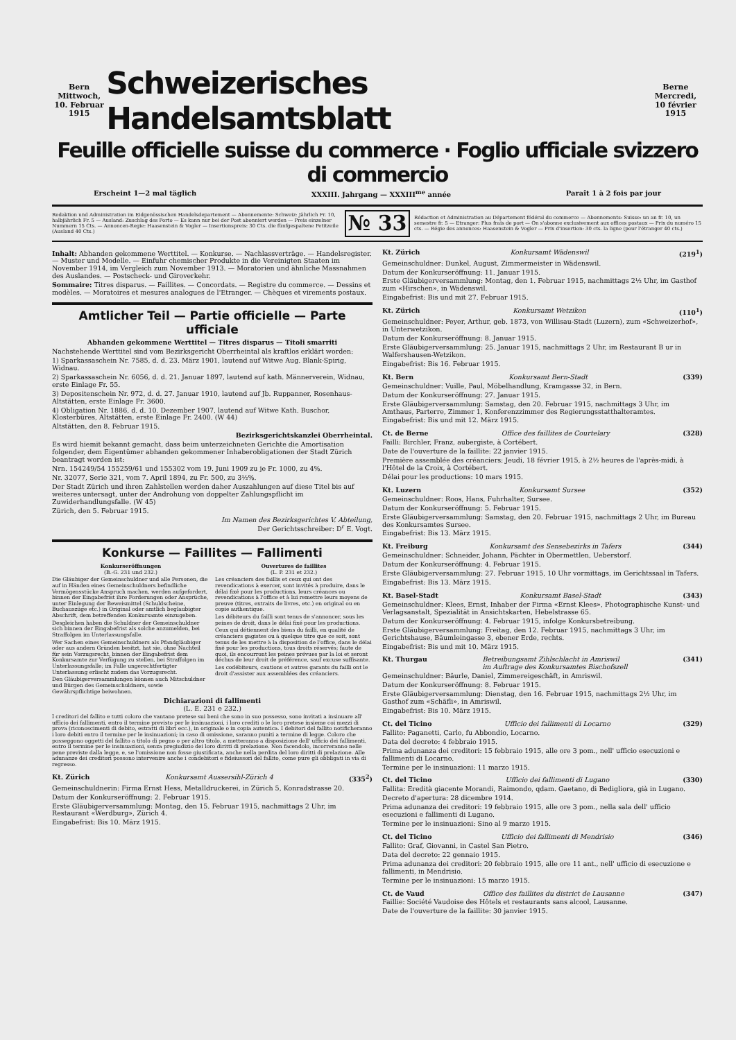Bern
Mittwoch, 10. Februar
1915
Schweizerisches Handelsamtsblatt
Berne
Mercredi, 10 février
1915
Feuille officielle suisse du commerce · Foglio ufficiale svizzero di commercio
Erscheint 1—2 mal täglich XXXIII. Jahrgang — XXXIII<sup>me</sup> année Paraît 1 à 2 fois par jour
Redaktion und Administration im Eidgenössischen Handelsdepartement — Abonnemente: Schweiz: Jährlich Fr. 10, halbjährlich Fr. 5 — Ausland: Zuschlag des Porto — Es kann nur bei der Post abonniert werden — Preis einzelner Nummern 15 Cts. — Annoncen-Regie: Haasenstein & Vogler — Insertionspreis: 30 Cts. die fünfgespaltene Petitzeile (Ausland 40 Cts.)
№ 33
Rédaction et Administration au Département fédéral du commerce — Abonnements: Suisse: un an fr. 10, un semestre fr. 5 — Etranger: Plus frais de port — On s'abonne exclusivement aux offices postaux — Prix du numéro 15 cts. — Régie des annonces: Haasenstein & Vogler — Prix d'insertion: 30 cts. la ligne (pour l'étranger 40 cts.)
Inhalt: Abhanden gekommene Werttitel. — Konkurse. — Nachlassverträge. — Handelsregister. — Muster und Modelle. — Einfuhr chemischer Produkte in die Vereinigten Staaten im November 1914, im Vergleich zum November 1913. — Moratorien und ähnliche Massnahmen des Auslandes. — Postscheck- und Giroverkehr.
Sommaire: Titres disparus. — Faillites. — Concordats. — Registre du commerce. — Dessins et modèles. — Moratoires et mesures analogues de l'Etranger. — Chèques et virements postaux.
Amtlicher Teil — Partie officielle — Parte ufficiale
Abhanden gekommene Werttitel — Titres disparus — Titoli smarriti
Nachstehende Werttitel sind vom Bezirksgericht Oberrheintal als kraftlos erklärt worden:
1) Sparkassaschein Nr. 7585, d. d. 23. März 1901, lautend auf Witwe Aug. Blank-Spirig, Widnau.
2) Sparkassaschein Nr. 6056, d. d. 21. Januar 1897, lautend auf kath. Männerverein, Widnau, erste Einlage Fr. 55.
3) Depositenschein Nr. 972, d. d. 27. Januar 1910, lautend auf Jb. Ruppanner, Rosenhaus-Altstätten, erste Einlage Fr. 3600.
4) Obligation Nr. 1886, d. d. 10. Dezember 1907, lautend auf Witwe Kath. Buschor, Klosterbüres, Altstätten, erste Einlage Fr. 2400. (W 44)
Altstätten, den 8. Februar 1915.
Bezirksgerichtskanzlei Oberrheintal.
Es wird hiemit bekannt gemacht, dass beim unterzeichneten Gerichte die Amortisation folgender, dem Eigentümer abhanden gekommener Inhaberobligationen der Stadt Zürich beantragt worden ist:
Nrn. 154249/54 155259/61 und 155302 vom 19. Juni 1909 zu je Fr. 1000, zu 4%.
Nr. 32077, Serie 321, vom 7. April 1894, zu Fr. 500, zu 3½%.
Der Stadt Zürich und ihren Zahlstellen werden daher Auszahlungen auf diese Titel bis auf weiteres untersagt, unter der Androhung von doppelter Zahlungspflicht im Zuwiderhandlungsfalle. (W 45)
Zürich, den 5. Februar 1915.
Im Namen des Bezirksgerichtes V. Abteilung,
Der Gerichtsschreiber: D<sup>r</sup> E. Vogt.
Konkurse — Faillites — Fallimenti
Konkurseröffnungen
(B.-G. 231 und 232.)
Die Gläubiger der Gemeinschuldner und alle Personen, die auf in Händen eines Gemeinschuldners befindliche Vermögensstücke Anspruch machen, werden aufgefordert, binnen der Eingabefrist ihre Forderungen oder Ansprüche, unter Einlegung der Beweismittel (Schuldscheine, Buchauszüge etc.) in Original oder amtlich beglaubigter Abschrift, dem betreffenden Konkursamte einzugeben.
Desgleichen haben die Schuldner der Gemeinschuldner sich binnen der Eingabefrist als solche anzumelden, bei Straffolgen im Unterlassungsfalle.
Wer Sachen eines Gemeinschuldners als Pfandgläubiger oder aus andern Gründen besitzt, hat sie, ohne Nachteil für sein Vorzugsrecht, binnen der Eingabefrist dem Konkursamte zur Verfügung zu stellen, bei Straffolgen im Unterlassungsfalle; im Falle ungerechtfertigter Unterlassung erlischt zudem das Vorzugsrecht.
Den Gläubigerversammlungen können auch Mitschuldner und Bürgen des Gemeinschuldners, sowie Gewährspflichtige beiwohnen.
Ouvertures de faillites
(L. P. 231 et 232.)
Les créanciers des faillis et ceux qui ont des revendications à exercer, sont invités à produire, dans le délai fixé pour les productions, leurs créances ou revendications à l'office et à lui remettre leurs moyens de preuve (titres, extraits de livres, etc.) en original ou en copie authentique.
Les débiteurs du failli sont tenus de s'annoncer, sous les peines de droit, dans le délai fixé pour les productions.
Ceux qui détiennent des biens du failli, en qualité de créanciers gagistes ou à quelque titre que ce soit, sont tenus de les mettre à la disposition de l'office, dans le délai fixé pour les productions, tous droits réservés; faute de quoi, ils encourront les peines prévues par la loi et seront déchus de leur droit de préférence, sauf excuse suffisante.
Les codébiteurs, cautions et autres garants du failli ont le droit d'assister aux assemblées des créanciers.
Dichiarazioni di fallimenti
(L. E. 231 e 232.)
I creditori del fallito e tutti coloro che vantano pretese sui beni che sono in suo possesso, sono invitati a insinuare all' ufficio dei fallimenti, entro il termine previsto per le insinuazioni, i loro crediti o le loro pretese insieme coi mezzi di prova (riconoscimenti di debito, estratti di libri ecc.), in originale o in copia autentica. I debitori del fallito notificheranno i loro debiti entro il termine per le insinuazioni; in caso di omissione, saranno puniti a termine di legge. Coloro che posseggono oggetti del fallito a titolo di pegno o per altro titolo, a metteranno a disposizione dell' ufficio dei fallimenti, entro il termine per le insinuazioni, senza pregiudizio dei loro diritti di prelazione. Non facendolo, incorreranno nelle pene previste dalla legge, e, se l'omissione non fosse giustificata, anche nella perdita del loro diritti di prelazione. Alle adunanze dei creditori possono intervenire anche i condebitori e fideiussori del fallito, come pure gli obbligati in via di regresso.
Kt. Zürich Konkursamt Aussersihl-Zürich 4 (335<sup>2</sup>)
Gemeinschuldnerin: Firma Ernst Hess, Metalldruckerei, in Zürich 5, Konradstrasse 20.
Datum der Konkurseröffnung: 2. Februar 1915.
Erste Gläubigerversammlung: Montag, den 15. Februar 1915, nachmittags 2 Uhr, im Restaurant «Werdburg», Zürich 4.
Eingabefrist: Bis 10. März 1915.
Kt. Zürich Konkursamt Wädenswil (219<sup>1</sup>)
Gemeinschuldner: Dunkel, August, Zimmermeister in Wädenswil.
Datum der Konkurseröffnung: 11. Januar 1915.
Erste Gläubigerversammlung: Montag, den 1. Februar 1915, nachmittags 2½ Uhr, im Gasthof zum «Hirschen», in Wädenswil.
Eingabefrist: Bis und mit 27. Februar 1915.
Kt. Zürich Konkursamt Wetzikon (110<sup>1</sup>)
Gemeinschuldner: Peyer, Arthur, geb. 1873, von Willisau-Stadt (Luzern), zum «Schweizerhof», in Unterwetzikon.
Datum der Konkurseröffnung: 8. Januar 1915.
Erste Gläubigerversammlung: 25. Januar 1915, nachmittags 2 Uhr, im Restaurant B ur in Walfershausen-Wetzikon.
Eingabefrist: Bis 16. Februar 1915.
Kt. Bern Konkursamt Bern-Stadt (339)
Gemeinschuldner: Vuille, Paul, Möbelhandlung, Kramgasse 32, in Bern.
Datum der Konkurseröffnung: 27. Januar 1915.
Erste Gläubigerversammlung: Samstag, den 20. Februar 1915, nachmittags 3 Uhr, im Amthaus, Parterre, Zimmer 1, Konferenzzimmer des Regierungsstatthalteramtes.
Eingabefrist: Bis und mit 12. März 1915.
Ct. de Berne Office des faillites de Courtelary (328)
Failli: Birchler, Franz, aubergiste, à Cortébert.
Date de l'ouverture de la faillite: 22 janvier 1915.
Première assemblée des créanciers: Jeudi, 18 février 1915, à 2½ heures de l'après-midi, à l'Hôtel de la Croix, à Cortébert.
Délai pour les productions: 10 mars 1915.
Kt. Luzern Konkursamt Sursee (352)
Gemeinschuldner: Roos, Hans, Fuhrhalter, Sursee.
Datum der Konkurseröffnung: 5. Februar 1915.
Erste Gläubigerversammlung: Samstag, den 20. Februar 1915, nachmittags 2 Uhr, im Bureau des Konkursamtes Sursee.
Eingabefrist: Bis 13. März 1915.
Kt. Freiburg Konkursamt des Sensebezirks in Tafers (344)
Gemeinschuldner: Schneider, Johann, Pächter in Obermettlen, Ueberstorf.
Datum der Konkurseröffnung: 4. Februar 1915.
Erste Gläubigerversammlung: 27. Februar 1915, 10 Uhr vormittags, im Gerichtssaal in Tafers.
Eingabefrist: Bis 13. März 1915.
Kt. Basel-Stadt Konkursamt Basel-Stadt (343)
Gemeinschuldner: Klees, Ernst, Inhaber der Firma «Ernst Klees», Photographische Kunst- und Verlagsanstalt, Spezialität in Ansichtskarten, Hebelstrasse 65.
Datum der Konkurseröffnung: 4. Februar 1915, infolge Konkursbetreibung.
Erste Gläubigerversammlung: Freitag, den 12. Februar 1915, nachmittags 3 Uhr, im Gerichtshause, Bäumleingasse 3, ebener Erde, rechts.
Eingabefrist: Bis und mit 10. März 1915.
Kt. Thurgau Betreibungsamt Zihlschlacht in Amriswil
im Auftrage des Konkursamtes Bischofszell (341)
Gemeinschuldner: Bäurle, Daniel, Zimmereigeschäft, in Amriswil.
Datum der Konkurseröffnung: 8. Februar 1915.
Erste Gläubigerversammlung: Dienstag, den 16. Februar 1915, nachmittags 2½ Uhr, im Gasthof zum «Schäfli», in Amriswil.
Eingabefrist: Bis 10. März 1915.
Ct. del Ticino Ufficio dei fallimenti di Locarno (329)
Fallito: Paganetti, Carlo, fu Abbondio, Locarno.
Data del decreto: 4 febbraio 1915.
Prima adunanza dei creditori: 15 febbraio 1915, alle ore 3 pom., nell' ufficio esecuzioni e fallimenti di Locarno.
Termine per le insinuazioni: 11 marzo 1915.
Ct. del Ticino Ufficio dei fallimenti di Lugano (330)
Fallita: Eredità giacente Morandi, Raimondo, qdam. Gaetano, di Bedigliora, già in Lugano.
Decreto d'apertura: 28 dicembre 1914.
Prima adunanza dei creditori: 19 febbraio 1915, alle ore 3 pom., nella sala dell' ufficio esecuzioni e fallimenti di Lugano.
Termine per le insinuazioni: Sino al 9 marzo 1915.
Ct. del Ticino Ufficio dei fallimenti di Mendrisio (346)
Fallito: Graf, Giovanni, in Castel San Pietro.
Data del decreto: 22 gennaio 1915.
Prima adunanza dei creditori: 20 febbraio 1915, alle ore 11 ant., nell' ufficio di esecuzione e fallimenti, in Mendrisio.
Termine per le insinuazioni: 15 marzo 1915.
Ct. de Vaud Office des faillites du district de Lausanne (347)
Faillie: Société Vaudoise des Hôtels et restaurants sans alcool, Lausanne.
Date de l'ouverture de la faillite: 30 janvier 1915.